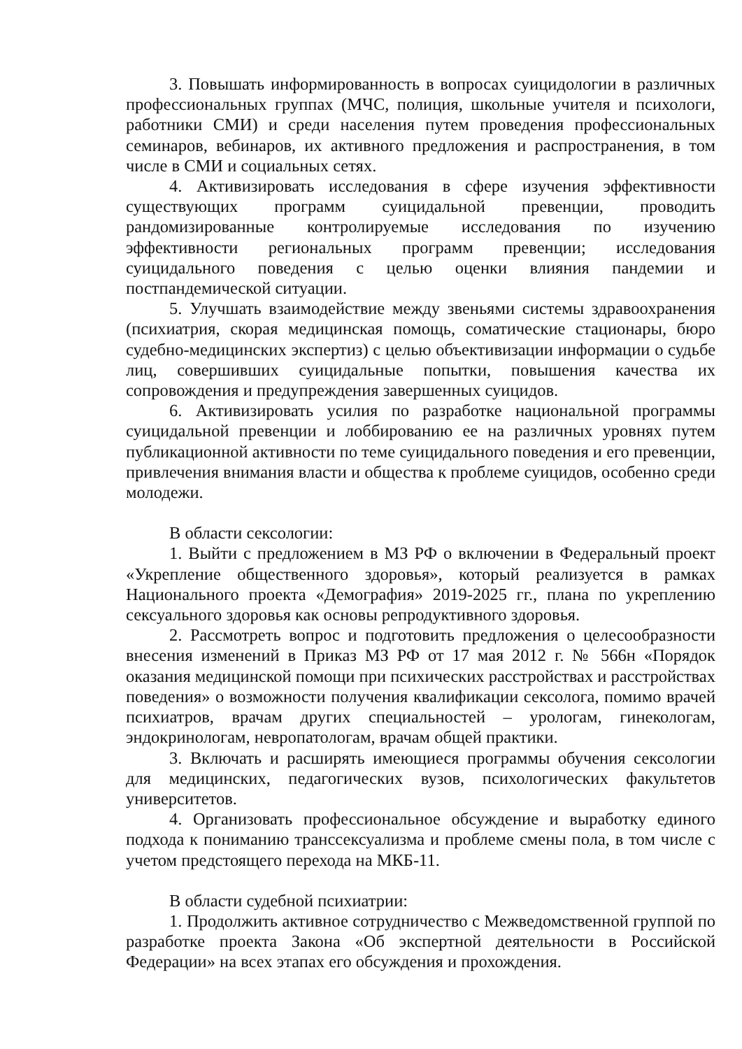3. Повышать информированность в вопросах суицидологии в различных профессиональных группах (МЧС, полиция, школьные учителя и психологи, работники СМИ) и среди населения путем проведения профессиональных семинаров, вебинаров, их активного предложения и распространения, в том числе в СМИ и социальных сетях.
4. Активизировать исследования в сфере изучения эффективности существующих программ суицидальной превенции, проводить рандомизированные контролируемые исследования по изучению эффективности региональных программ превенции; исследования суицидального поведения с целью оценки влияния пандемии и постпандемической ситуации.
5. Улучшать взаимодействие между звеньями системы здравоохранения (психиатрия, скорая медицинская помощь, соматические стационары, бюро судебно-медицинских экспертиз) с целью объективизации информации о судьбе лиц, совершивших суицидальные попытки, повышения качества их сопровождения и предупреждения завершенных суицидов.
6. Активизировать усилия по разработке национальной программы суицидальной превенции и лоббированию ее на различных уровнях путем публикационной активности по теме суицидального поведения и его превенции, привлечения внимания власти и общества к проблеме суицидов, особенно среди молодежи.
В области сексологии:
1. Выйти с предложением в МЗ РФ о включении в Федеральный проект «Укрепление общественного здоровья», который реализуется в рамках Национального проекта «Демография» 2019-2025 гг., плана по укреплению сексуального здоровья как основы репродуктивного здоровья.
2. Рассмотреть вопрос и подготовить предложения о целесообразности внесения изменений в Приказ МЗ РФ от 17 мая 2012 г. № 566н «Порядок оказания медицинской помощи при психических расстройствах и расстройствах поведения» о возможности получения квалификации сексолога, помимо врачей психиатров, врачам других специальностей – урологам, гинекологам, эндокринологам, невропатологам, врачам общей практики.
3. Включать и расширять имеющиеся программы обучения сексологии для медицинских, педагогических вузов, психологических факультетов университетов.
4. Организовать профессиональное обсуждение и выработку единого подхода к пониманию транссексуализма и проблеме смены пола, в том числе с учетом предстоящего перехода на МКБ-11.
В области судебной психиатрии:
1. Продолжить активное сотрудничество с Межведомственной группой по разработке проекта Закона «Об экспертной деятельности в Российской Федерации» на всех этапах его обсуждения и прохождения.